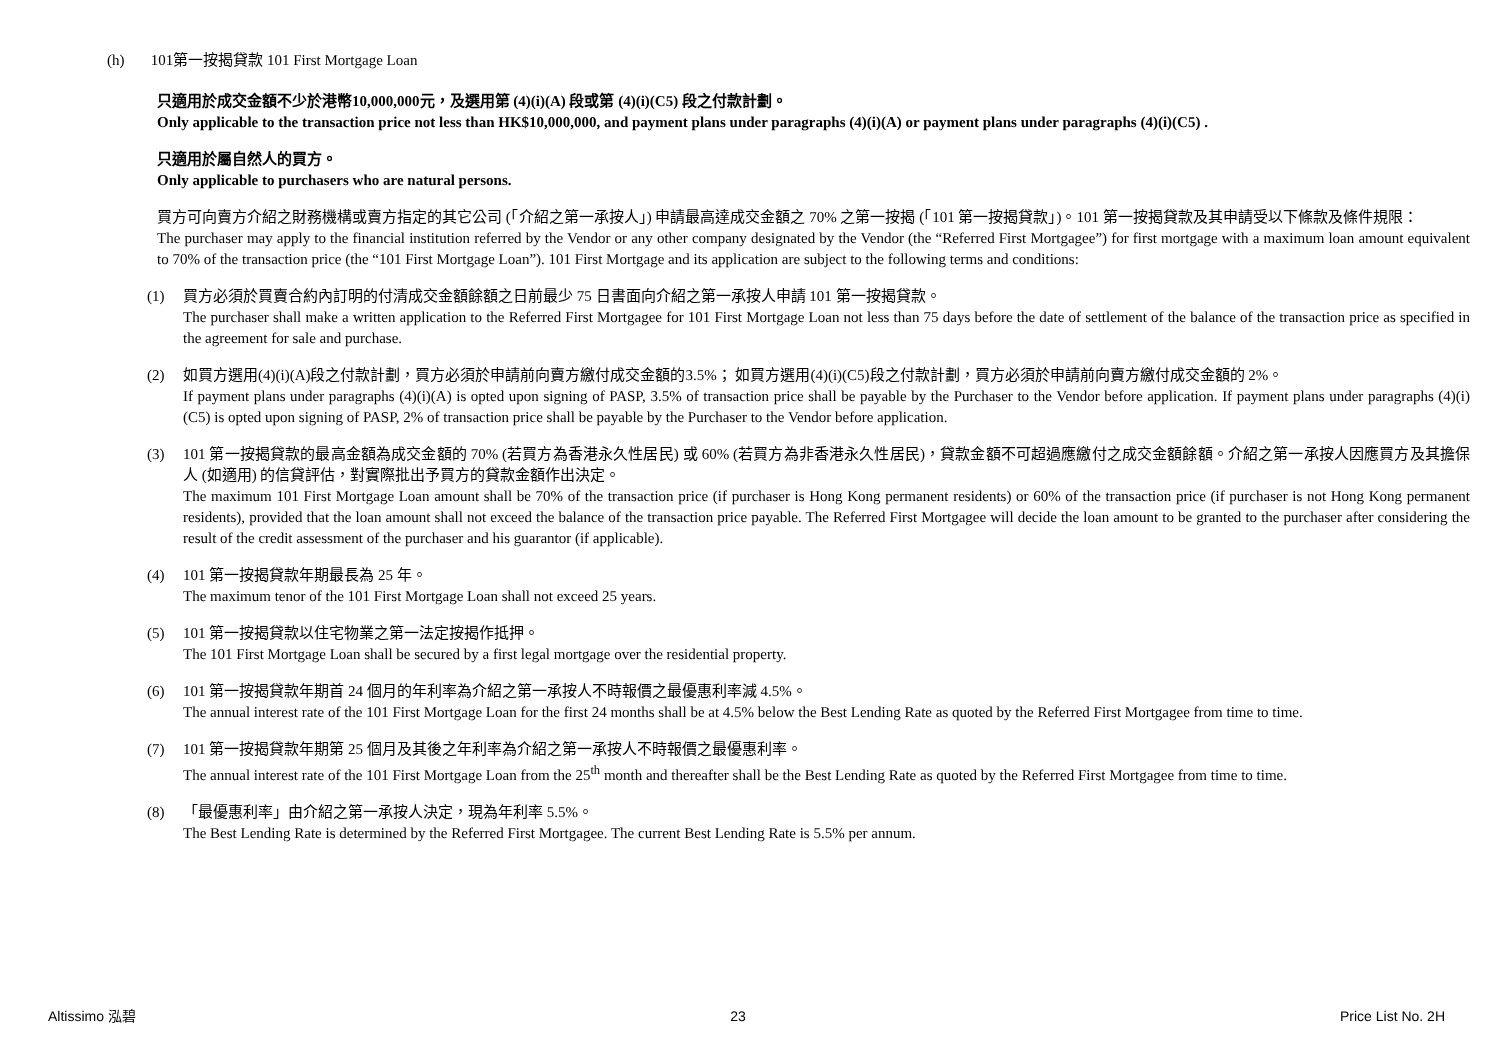(h) 101第一按揭貸款 101 First Mortgage Loan
只適用於成交金額不少於港幣10,000,000元，及選用第 (4)(i)(A) 段或第 (4)(i)(C5) 段之付款計劃。
Only applicable to the transaction price not less than HK$10,000,000, and payment plans under paragraphs (4)(i)(A) or payment plans under paragraphs (4)(i)(C5) .
只適用於屬自然人的買方。
Only applicable to purchasers who are natural persons.
買方可向賣方介紹之財務機構或賣方指定的其它公司 (「介紹之第一承按人」) 申請最高達成交金額之 70% 之第一按揭 (「101 第一按揭貸款」)。101 第一按揭貸款及其申請受以下條款及條件規限：
The purchaser may apply to the financial institution referred by the Vendor or any other company designated by the Vendor (the “Referred First Mortgagee”) for first mortgage with a maximum loan amount equivalent to 70% of the transaction price (the “101 First Mortgage Loan”). 101 First Mortgage and its application are subject to the following terms and conditions:
(1) 買方必須於買賣合約內訂明的付清成交金額餘額之日前最少 75 日書面向介紹之第一承按人申請 101 第一按揭貸款。
The purchaser shall make a written application to the Referred First Mortgagee for 101 First Mortgage Loan not less than 75 days before the date of settlement of the balance of the transaction price as specified in the agreement for sale and purchase.
(2) 如買方選用(4)(i)(A)段之付款計劃，買方必須於申請前向賣方繳付成交金額的3.5%； 如買方選用(4)(i)(C5)段之付款計劃，買方必須於申請前向賣方繳付成交金額的 2%。
If payment plans under paragraphs (4)(i)(A) is opted upon signing of PASP, 3.5% of transaction price shall be payable by the Purchaser to the Vendor before application. If payment plans under paragraphs (4)(i)(C5) is opted upon signing of PASP, 2% of transaction price shall be payable by the Purchaser to the Vendor before application.
(3) 101 第一按揭貸款的最高金額為成交金額的 70% (若買方為香港永久性居民) 或 60% (若買方為非香港永久性居民)，貸款金額不可超過應繳付之成交金額餘額。介紹之第一承按人因應買方及其擔保人 (如適用) 的信貸評估，對實際批出予買方的貸款金額作出決定。
The maximum 101 First Mortgage Loan amount shall be 70% of the transaction price (if purchaser is Hong Kong permanent residents) or 60% of the transaction price (if purchaser is not Hong Kong permanent residents), provided that the loan amount shall not exceed the balance of the transaction price payable. The Referred First Mortgagee will decide the loan amount to be granted to the purchaser after considering the result of the credit assessment of the purchaser and his guarantor (if applicable).
(4) 101 第一按揭貸款年期最長為 25 年。
The maximum tenor of the 101 First Mortgage Loan shall not exceed 25 years.
(5) 101 第一按揭貸款以住宅物業之第一法定按揭作抵押。
The 101 First Mortgage Loan shall be secured by a first legal mortgage over the residential property.
(6) 101 第一按揭貸款年期首 24 個月的年利率為介紹之第一承按人不時報價之最優惠利率減 4.5%。
The annual interest rate of the 101 First Mortgage Loan for the first 24 months shall be at 4.5% below the Best Lending Rate as quoted by the Referred First Mortgagee from time to time.
(7) 101 第一按揭貸款年期第 25 個月及其後之年利率為介紹之第一承按人不時報價之最優惠利率。
The annual interest rate of the 101 First Mortgage Loan from the 25<sup>th</sup> month and thereafter shall be the Best Lending Rate as quoted by the Referred First Mortgagee from time to time.
(8) 「最優惠利率」由介紹之第一承按人決定，現為年利率 5.5%。
The Best Lending Rate is determined by the Referred First Mortgagee. The current Best Lending Rate is 5.5% per annum.
Altissimo 泓碧 23 Price List No. 2H